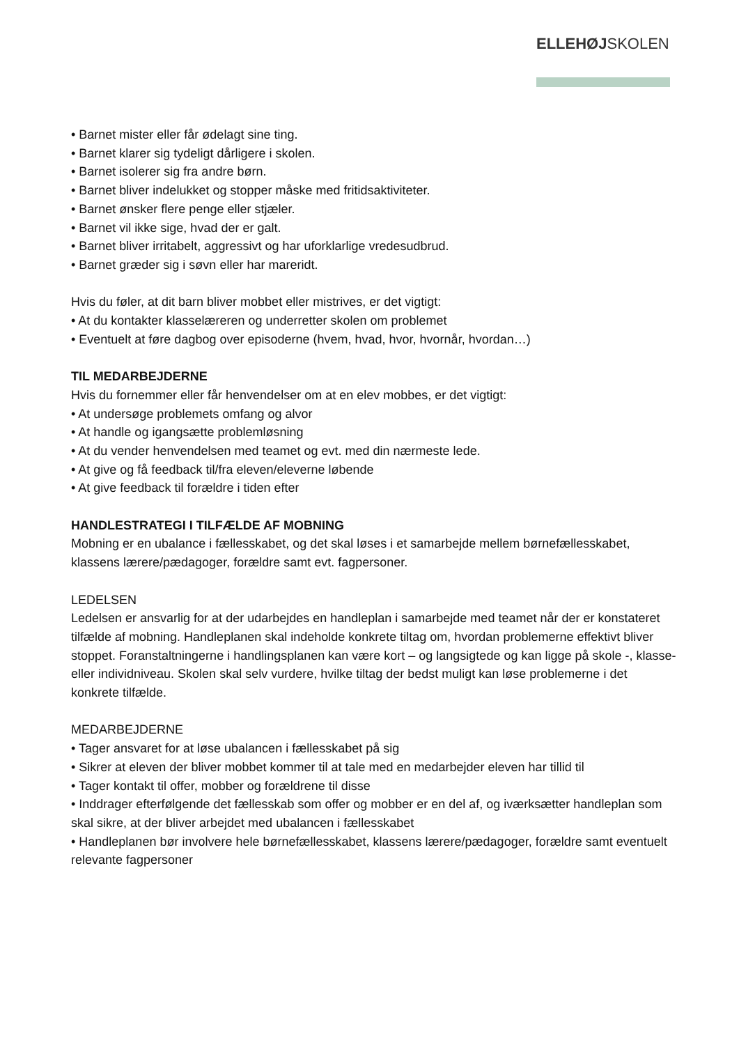ELLEHØJSKOLEN
• Barnet mister eller får ødelagt sine ting.
• Barnet klarer sig tydeligt dårligere i skolen.
• Barnet isolerer sig fra andre børn.
• Barnet bliver indelukket og stopper måske med fritidsaktiviteter.
• Barnet ønsker flere penge eller stjæler.
• Barnet vil ikke sige, hvad der er galt.
• Barnet bliver irritabelt, aggressivt og har uforklarlige vredesudbrud.
• Barnet græder sig i søvn eller har mareridt.
Hvis du føler, at dit barn bliver mobbet eller mistrives, er det vigtigt:
• At du kontakter klasselæreren og underretter skolen om problemet
• Eventuelt at føre dagbog over episoderne (hvem, hvad, hvor, hvornår, hvordan…)
TIL MEDARBEJDERNE
Hvis du fornemmer eller får henvendelser om at en elev mobbes, er det vigtigt:
• At undersøge problemets omfang og alvor
• At handle og igangsætte problemløsning
• At du vender henvendelsen med teamet og evt. med din nærmeste lede.
• At give og få feedback til/fra eleven/eleverne løbende
• At give feedback til forældre i tiden efter
HANDLESTRATEGI I TILFÆLDE AF MOBNING
Mobning er en ubalance i fællesskabet, og det skal løses i et samarbejde mellem børnefællesskabet, klassens lærere/pædagoger, forældre samt evt. fagpersoner.
LEDELSEN
Ledelsen er ansvarlig for at der udarbejdes en handleplan i samarbejde med teamet når der er konstateret tilfælde af mobning. Handleplanen skal indeholde konkrete tiltag om, hvordan problemerne effektivt bliver stoppet. Foranstaltningerne i handlingsplanen kan være kort – og langsigtede og kan ligge på skole -, klasse- eller individniveau. Skolen skal selv vurdere, hvilke tiltag der bedst muligt kan løse problemerne i det konkrete tilfælde.
MEDARBEJDERNE
• Tager ansvaret for at løse ubalancen i fællesskabet på sig
• Sikrer at eleven der bliver mobbet kommer til at tale med en medarbejder eleven har tillid til
• Tager kontakt til offer, mobber og forældrene til disse
• Inddrager efterfølgende det fællesskab som offer og mobber er en del af, og iværksætter handleplan som skal sikre, at der bliver arbejdet med ubalancen i fællesskabet
• Handleplanen bør involvere hele børnefællesskabet, klassens lærere/pædagoger, forældre samt eventuelt relevante fagpersoner